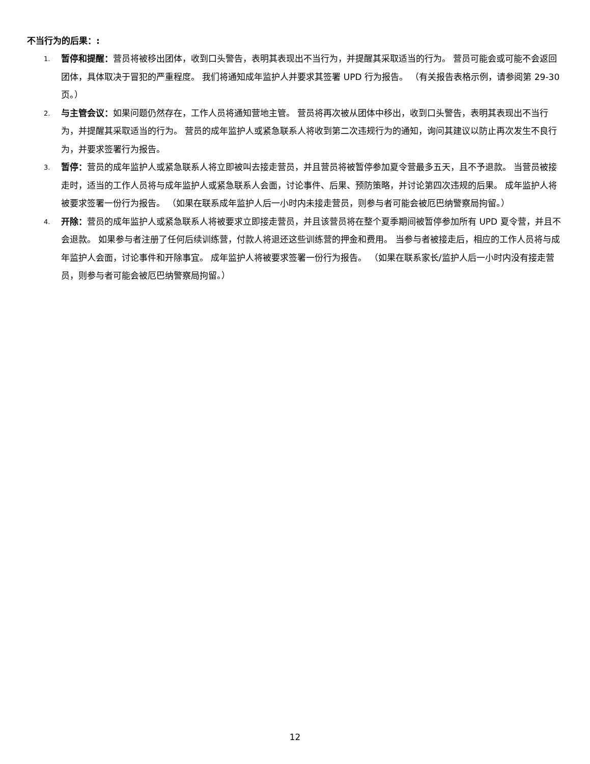不当行为的后果：:
1. 暂停和提醒：营员将被移出团体，收到口头警告，表明其表现出不当行为，并提醒其采取适当的行为。 营员可能会或可能不会返回团体，具体取决于冒犯的严重程度。 我们将通知成年监护人并要求其签署 UPD 行为报告。 （有关报告表格示例，请参阅第 29-30 页。）
2. 与主管会议：如果问题仍然存在，工作人员将通知营地主管。 营员将再次被从团体中移出，收到口头警告，表明其表现出不当行为，并提醒其采取适当的行为。 营员的成年监护人或紧急联系人将收到第二次违规行为的通知，询问其建议以防止再次发生不良行为，并要求签署行为报告。
3. 暂停：营员的成年监护人或紧急联系人将立即被叫去接走营员，并且营员将被暂停参加夏令营最多五天，且不予退款。 当营员被接走时，适当的工作人员将与成年监护人或紧急联系人会面，讨论事件、后果、预防策略，并讨论第四次违规的后果。 成年监护人将被要求签署一份行为报告。 （如果在联系成年监护人后一小时内未接走营员，则参与者可能会被厄巴纳警察局拘留。）
4. 开除：营员的成年监护人或紧急联系人将被要求立即接走营员，并且该营员将在整个夏季期间被暂停参加所有 UPD 夏令营，并且不会退款。 如果参与者注册了任何后续训练营，付款人将退还这些训练营的押金和费用。 当参与者被接走后，相应的工作人员将与成年监护人会面，讨论事件和开除事宜。 成年监护人将被要求签署一份行为报告。 （如果在联系家长/监护人后一小时内没有接走营员，则参与者可能会被厄巴纳警察局拘留。）
12